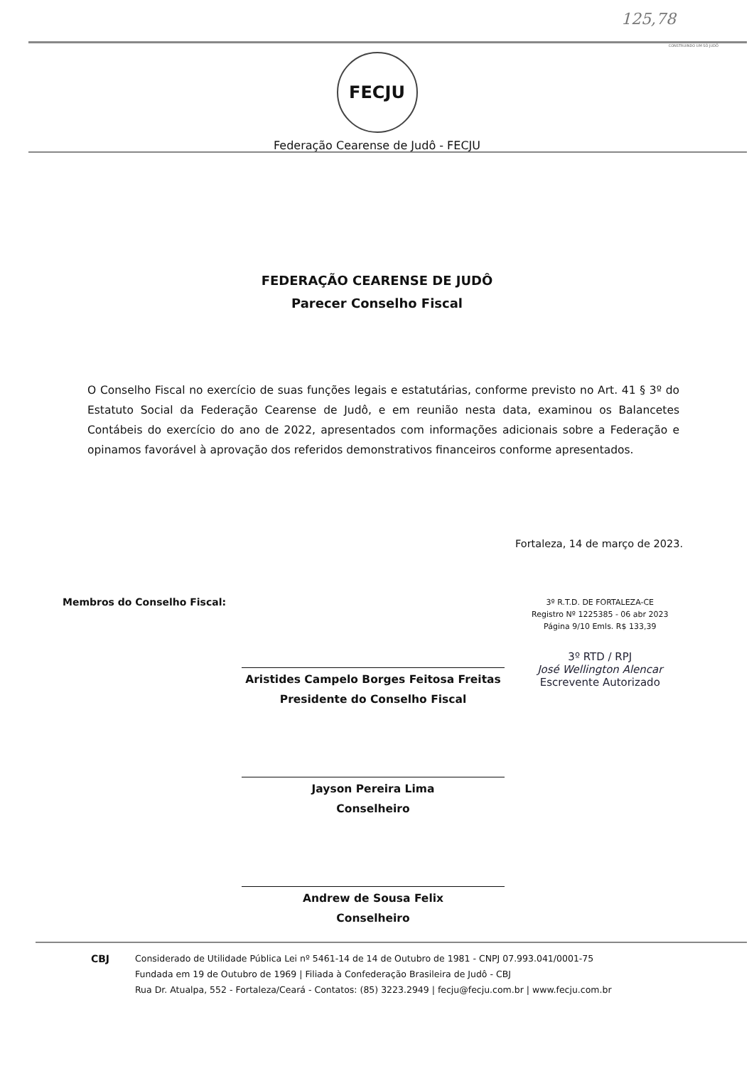125,78
CONSTRUINDO UM SÓ JUDÔ
FECJU
Federação Cearense de Judô - FECJU
FEDERAÇÃO CEARENSE DE JUDÔ
Parecer Conselho Fiscal
O Conselho Fiscal no exercício de suas funções legais e estatutárias, conforme previsto no Art. 41 § 3º do Estatuto Social da Federação Cearense de Judô, e em reunião nesta data, examinou os Balancetes Contábeis do exercício do ano de 2022, apresentados com informações adicionais sobre a Federação e opinamos favorável à aprovação dos referidos demonstrativos financeiros conforme apresentados.
Fortaleza, 14 de março de 2023.
Membros do Conselho Fiscal:
3º R.T.D. DE FORTALEZA-CE
Registro Nº 1225385 - 06 abr 2023
Página 9/10 Emls. R$ 133,39
3º RTD / RPJ
José Wellington Alencar
Escrevente Autorizado
Aristides Campelo Borges Feitosa Freitas
Presidente do Conselho Fiscal
Jayson Pereira Lima
Conselheiro
Andrew de Sousa Felix
Conselheiro
CBJ Considerado de Utilidade Pública Lei nº 5461-14 de 14 de Outubro de 1981 - CNPJ 07.993.041/0001-75
Fundada em 19 de Outubro de 1969 | Filiada à Confederação Brasileira de Judô - CBJ
Rua Dr. Atualpa, 552 - Fortaleza/Ceará - Contatos: (85) 3223.2949 | fecju@fecju.com.br | www.fecju.com.br